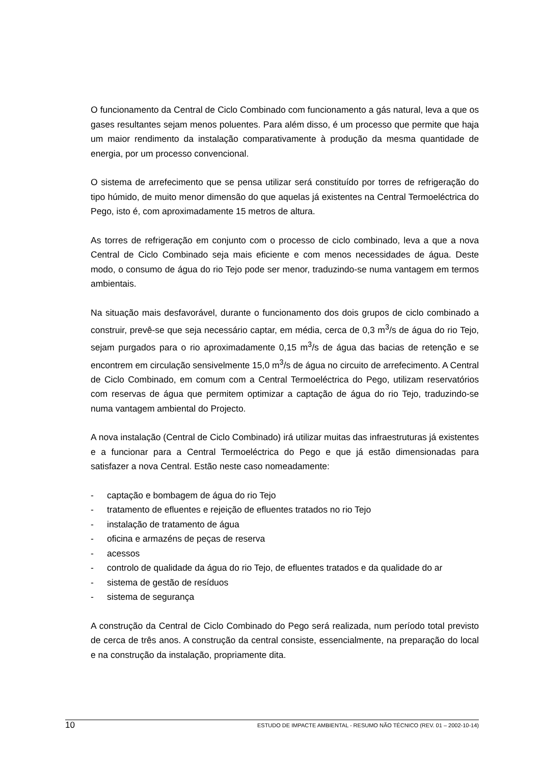O funcionamento da Central de Ciclo Combinado com funcionamento a gás natural, leva a que os gases resultantes sejam menos poluentes. Para além disso, é um processo que permite que haja um maior rendimento da instalação comparativamente à produção da mesma quantidade de energia, por um processo convencional.
O sistema de arrefecimento que se pensa utilizar será constituído por torres de refrigeração do tipo húmido, de muito menor dimensão do que aquelas já existentes na Central Termoeléctrica do Pego, isto é, com aproximadamente 15 metros de altura.
As torres de refrigeração em conjunto com o processo de ciclo combinado, leva a que a nova Central de Ciclo Combinado seja mais eficiente e com menos necessidades de água. Deste modo, o consumo de água do rio Tejo pode ser menor, traduzindo-se numa vantagem em termos ambientais.
Na situação mais desfavorável, durante o funcionamento dos dois grupos de ciclo combinado a construir, prevê-se que seja necessário captar, em média, cerca de 0,3 m<sup>3</sup>/s de água do rio Tejo, sejam purgados para o rio aproximadamente 0,15 m<sup>3</sup>/s de água das bacias de retenção e se encontrem em circulação sensivelmente 15,0 m<sup>3</sup>/s de água no circuito de arrefecimento. A Central de Ciclo Combinado, em comum com a Central Termoeléctrica do Pego, utilizam reservatórios com reservas de água que permitem optimizar a captação de água do rio Tejo, traduzindo-se numa vantagem ambiental do Projecto.
A nova instalação (Central de Ciclo Combinado) irá utilizar muitas das infraestruturas já existentes e a funcionar para a Central Termoeléctrica do Pego e que já estão dimensionadas para satisfazer a nova Central. Estão neste caso nomeadamente:
- captação e bombagem de água do rio Tejo
- tratamento de efluentes e rejeição de efluentes tratados no rio Tejo
- instalação de tratamento de água
- oficina e armazéns de peças de reserva
- acessos
- controlo de qualidade da água do rio Tejo, de efluentes tratados e da qualidade do ar
- sistema de gestão de resíduos
- sistema de segurança
A construção da Central de Ciclo Combinado do Pego será realizada, num período total previsto de cerca de três anos. A construção da central consiste, essencialmente, na preparação do local e na construção da instalação, propriamente dita.
10 ESTUDO DE IMPACTE AMBIENTAL - RESUMO NÃO TÉCNICO (REV. 01 – 2002-10-14)